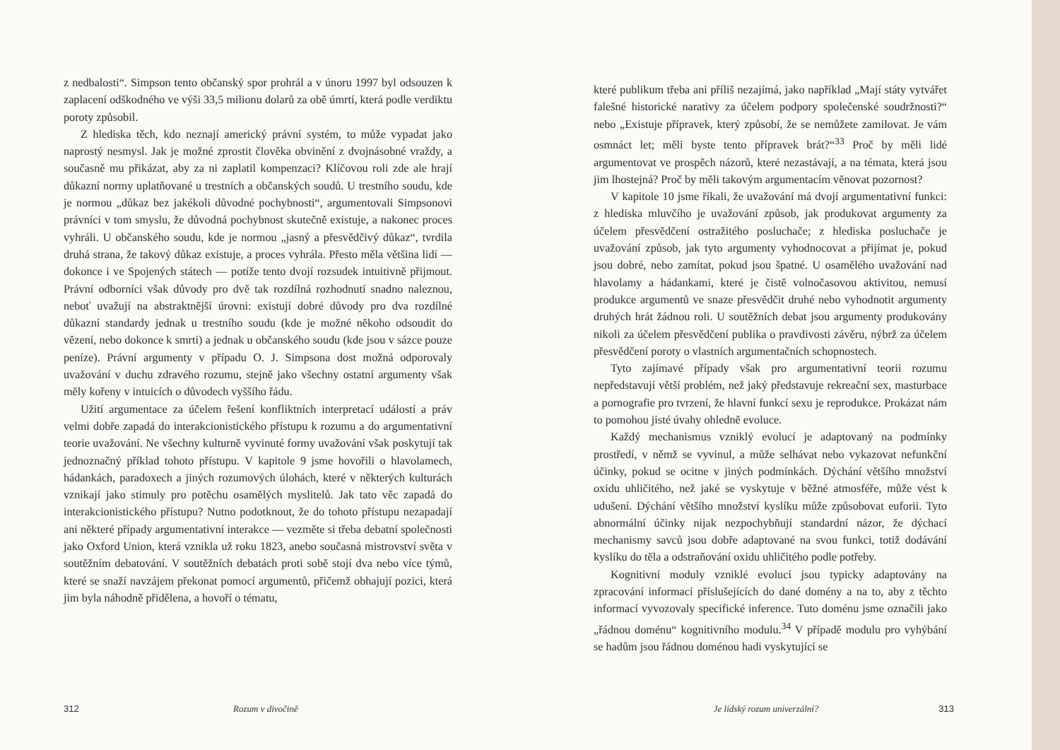z nedbalosti“. Simpson tento občanský spor prohrál a v únoru 1997 byl odsouzen k zaplacení odškodného ve výši 33,5 milionu dolarů za obě úmrtí, která podle verdiktu poroty způsobil.
Z hlediska těch, kdo neznají americký právní systém, to může vypadat jako naprostý nesmysl. Jak je možné zprostit člověka obvinění z dvojnásobné vraždy, a současně mu přikázat, aby za ni zaplatil kompenzaci? Klíčovou roli zde ale hrají důkazní normy uplatňované u trestních a občanských soudů. U trestního soudu, kde je normou „důkaz bez jakékoli důvodné pochybnosti“, argumentovali Simpsonovi právníci v tom smyslu, že důvodná pochybnost skutečně existuje, a nakonec proces vyhráli. U občanského soudu, kde je normou „jasný a přesvědčivý důkaz“, tvrdila druhá strana, že takový důkaz existuje, a proces vyhrála. Přesto měla většina lidí — dokonce i ve Spojených státech — potíže tento dvojí rozsudek intuitivně přijmout. Právní odborníci však důvody pro dvě tak rozdílná rozhodnutí snadno naleznou, neboť uvažují na abstraktnější úrovni: existují dobré důvody pro dva rozdílné důkazní standardy jednak u trestního soudu (kde je možné někoho odsoudit do vězení, nebo dokonce k smrti) a jednak u občanského soudu (kde jsou v sázce pouze peníze). Právní argumenty v případu O. J. Simpsona dost možná odporovaly uvažování v duchu zdravého rozumu, stejně jako všechny ostatní argumenty však měly kořeny v intuicích o důvodech vyššího řádu.
Užití argumentace za účelem řešení konfliktních interpretací událostí a práv velmi dobře zapadá do interakcionistického přístupu k rozumu a do argumentativní teorie uvažování. Ne všechny kulturně vyvinuté formy uvažování však poskytují tak jednoznačný příklad tohoto přístupu. V kapitole 9 jsme hovořili o hlavolamech, hádankách, paradoxech a jiných rozumových úlohách, které v některých kulturách vznikají jako stimuly pro potěchu osamělých myslitelů. Jak tato věc zapadá do interakcionistického přístupu? Nutno podotknout, že do tohoto přístupu nezapadají ani některé případy argumentativní interakce — vezměte si třeba debatní společnosti jako Oxford Union, která vznikla už roku 1823, anebo současná mistrovství světa v soutěžním debatování. V soutěžních debatách proti sobě stojí dva nebo více týmů, které se snaží navzájem překonat pomocí argumentů, přičemž obhajují pozici, která jim byla náhodně přidělena, a hovoří o tématu,
312 Rozum v divočině
které publikum třeba ani příliš nezajímá, jako například „Mají státy vytvářet falešné historické narativy za účelem podpory společenské soudržnosti?“ nebo „Existuje přípravek, který způsobí, že se nemůžete zamilovat. Je vám osmnáct let; měli byste tento přípravek brát?“<sup>33</sup> Proč by měli lidé argumentovat ve prospěch názorů, které nezastávají, a na témata, která jsou jim lhostejná? Proč by měli takovým argumentacím věnovat pozornost?
V kapitole 10 jsme říkali, že uvažování má dvojí argumentativní funkci: z hlediska mluvčího je uvažování způsob, jak produkovat argumenty za účelem přesvědčení ostražitého posluchače; z hlediska posluchače je uvažování způsob, jak tyto argumenty vyhodnocovat a přijímat je, pokud jsou dobré, nebo zamítat, pokud jsou špatné. U osamělého uvažování nad hlavolamy a hádankami, které je čistě volnočasovou aktivitou, nemusí produkce argumentů ve snaze přesvědčit druhé nebo vyhodnotit argumenty druhých hrát žádnou roli. U soutěžních debat jsou argumenty produkovány nikoli za účelem přesvědčení publika o pravdivosti závěru, nýbrž za účelem přesvědčení poroty o vlastních argumentačních schopnostech.
Tyto zajímavé případy však pro argumentativní teorii rozumu nepředstavují větší problém, než jaký představuje rekreační sex, masturbace a pornografie pro tvrzení, že hlavní funkcí sexu je reprodukce. Prokázat nám to pomohou jisté úvahy ohledně evoluce.
Každý mechanismus vzniklý evolucí je adaptovaný na podmínky prostředí, v němž se vyvinul, a může selhávat nebo vykazovat nefunkční účinky, pokud se ocitne v jiných podmínkách. Dýchání většího množství oxidu uhličitého, než jaké se vyskytuje v běžné atmosféře, může vést k udušení. Dýchání většího množství kyslíku může způsobovat euforii. Tyto abnormální účinky nijak nezpochybňují standardní názor, že dýchací mechanismy savců jsou dobře adaptované na svou funkci, totiž dodávání kyslíku do těla a odstraňování oxidu uhličitého podle potřeby.
Kognitivní moduly vzniklé evolucí jsou typicky adaptovány na zpracování informací příslušejících do dané domény a na to, aby z těchto informací vyvozovaly specifické inference. Tuto doménu jsme označili jako „řádnou doménu“ kognitivního modulu.<sup>34</sup> V případě modulu pro vyhýbání se hadům jsou řádnou doménou hadi vyskytující se
Je lidský rozum univerzální? 313